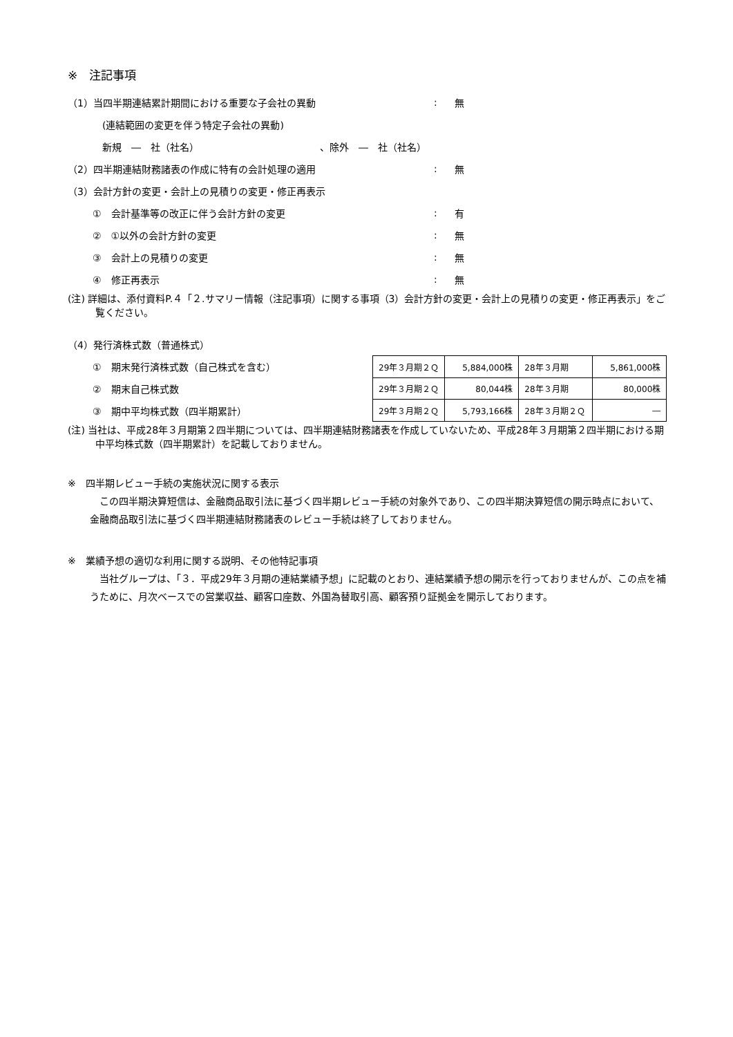※　注記事項
（1）当四半期連結累計期間における重要な子会社の異動 : 無
(連結範囲の変更を伴う特定子会社の異動)
新規　―　社（社名） 、除外　―　社（社名）
（2）四半期連結財務諸表の作成に特有の会計処理の適用 : 無
（3）会計方針の変更・会計上の見積りの変更・修正再表示
①　会計基準等の改正に伴う会計方針の変更 : 有
②　①以外の会計方針の変更 : 無
③　会計上の見積りの変更 : 無
④　修正再表示 : 無
(注) 詳細は、添付資料P.４「２.サマリー情報（注記事項）に関する事項（3）会計方針の変更・会計上の見積りの変更・修正再表示」をご覧ください。
（4）発行済株式数（普通株式）
①　期末発行済株式数（自己株式を含む）
②　期末自己株式数
③　期中平均株式数（四半期累計）
| 29年３月期２Ｑ | 5,884,000株 | 28年３月期 | 5,861,000株 |
| 29年３月期２Ｑ | 80,044株 | 28年３月期 | 80,000株 |
| 29年３月期２Ｑ | 5,793,166株 | 28年３月期２Ｑ | ― |
(注) 当社は、平成28年３月期第２四半期については、四半期連結財務諸表を作成していないため、平成28年３月期第２四半期における期中平均株式数（四半期累計）を記載しておりません。
※　四半期レビュー手続の実施状況に関する表示
この四半期決算短信は、金融商品取引法に基づく四半期レビュー手続の対象外であり、この四半期決算短信の開示時点において、金融商品取引法に基づく四半期連結財務諸表のレビュー手続は終了しておりません。
※　業績予想の適切な利用に関する説明、その他特記事項
当社グループは、「３．平成29年３月期の連結業績予想」に記載のとおり、連結業績予想の開示を行っておりませんが、この点を補うために、月次ベースでの営業収益、顧客口座数、外国為替取引高、顧客預り証拠金を開示しております。